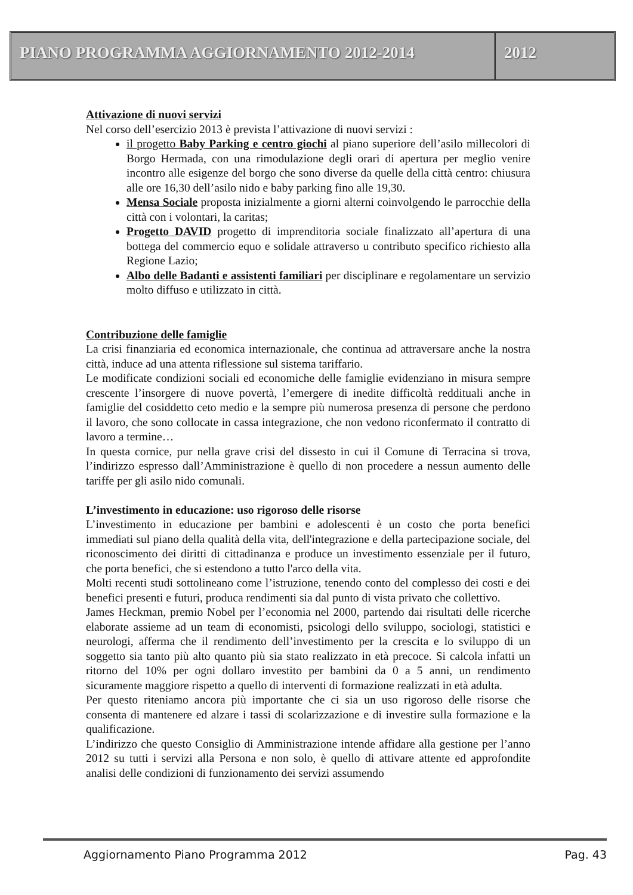PIANO PROGRAMMA AGGIORNAMENTO 2012-2014
2012
Attivazione di nuovi servizi
Nel corso dell’esercizio 2013 è prevista l’attivazione di nuovi servizi :
il progetto Baby Parking e centro giochi al piano superiore dell’asilo millecolori di Borgo Hermada, con una rimodulazione degli orari di apertura per meglio venire incontro alle esigenze del borgo che sono diverse da quelle della città centro: chiusura alle ore 16,30 dell’asilo nido e baby parking fino alle 19,30.
Mensa Sociale proposta inizialmente a giorni alterni coinvolgendo le parrocchie della città con i volontari, la caritas;
Progetto DAVID progetto di imprenditoria sociale finalizzato all’apertura di una bottega del commercio equo e solidale attraverso u contributo specifico richiesto alla Regione Lazio;
Albo delle Badanti e assistenti familiari per disciplinare e regolamentare un servizio molto diffuso e utilizzato in città.
Contribuzione delle famiglie
La crisi finanziaria ed economica internazionale, che continua ad attraversare anche la nostra città, induce ad una attenta riflessione sul sistema tariffario.
Le modificate condizioni sociali ed economiche delle famiglie evidenziano in misura sempre crescente l’insorgere di nuove povertà, l’emergere di inedite difficoltà reddituali anche in famiglie del cosiddetto ceto medio e la sempre più numerosa presenza di persone che perdono il lavoro, che sono collocate in cassa integrazione, che non vedono riconfermato il contratto di lavoro a termine…
In questa cornice, pur nella grave crisi del dissesto in cui il Comune di Terracina si trova, l’indirizzo espresso dall’Amministrazione è quello di non procedere a nessun aumento delle tariffe per gli asilo nido comunali.
L’investimento in educazione: uso rigoroso delle risorse
L’investimento in educazione per bambini e adolescenti è un costo che porta benefici immediati sul piano della qualità della vita, dell'integrazione e della partecipazione sociale, del riconoscimento dei diritti di cittadinanza e produce un investimento essenziale per il futuro, che porta benefici, che si estendono a tutto l'arco della vita.
Molti recenti studi sottolineano come l’istruzione, tenendo conto del complesso dei costi e dei benefici presenti e futuri, produca rendimenti sia dal punto di vista privato che collettivo.
James Heckman, premio Nobel per l’economia nel 2000, partendo dai risultati delle ricerche elaborate assieme ad un team di economisti, psicologi dello sviluppo, sociologi, statistici e neurologi, afferma che il rendimento dell’investimento per la crescita e lo sviluppo di un soggetto sia tanto più alto quanto più sia stato realizzato in età precoce. Si calcola infatti un ritorno del 10% per ogni dollaro investito per bambini da 0 a 5 anni, un rendimento sicuramente maggiore rispetto a quello di interventi di formazione realizzati in età adulta.
Per questo riteniamo ancora più importante che ci sia un uso rigoroso delle risorse che consenta di mantenere ed alzare i tassi di scolarizzazione e di investire sulla formazione e la qualificazione.
L’indirizzo che questo Consiglio di Amministrazione intende affidare alla gestione per l’anno 2012 su tutti i servizi alla Persona e non solo, è quello di attivare attente ed approfondite analisi delle condizioni di funzionamento dei servizi assumendo
Aggiornamento Piano Programma 2012 Pag. 43